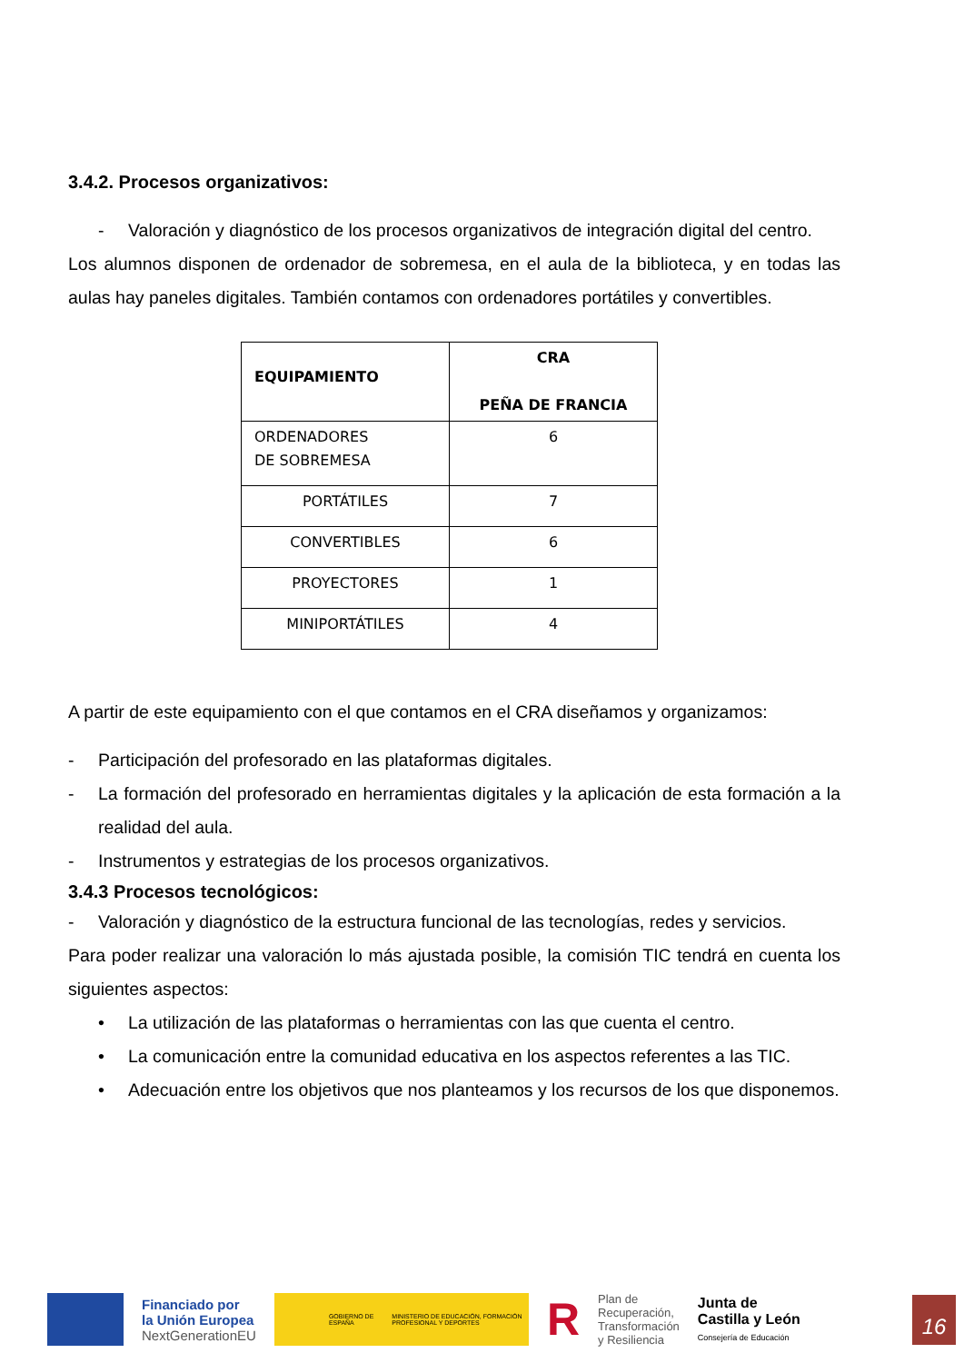3.4.2. Procesos organizativos:
- Valoración y diagnóstico de los procesos organizativos de integración digital del centro.
Los alumnos disponen de ordenador de sobremesa, en el aula de la biblioteca, y en todas las aulas hay paneles digitales. También contamos con ordenadores portátiles y convertibles.
| EQUIPAMIENTO | CRA PEÑA DE FRANCIA |
| --- | --- |
| ORDENADORES DE SOBREMESA | 6 |
| PORTÁTILES | 7 |
| CONVERTIBLES | 6 |
| PROYECTORES | 1 |
| MINIPORTÁTILES | 4 |
A partir de este equipamiento con el que contamos en el CRA diseñamos y organizamos:
- Participación del profesorado en las plataformas digitales.
- La formación del profesorado en herramientas digitales y la aplicación de esta formación a la realidad del aula.
- Instrumentos y estrategias de los procesos organizativos.
3.4.3 Procesos tecnológicos:
- Valoración y diagnóstico de la estructura funcional de las tecnologías, redes y servicios.
Para poder realizar una valoración lo más ajustada posible, la comisión TIC tendrá en cuenta los siguientes aspectos:
• La utilización de las plataformas o herramientas con las que cuenta el centro.
• La comunicación entre la comunidad educativa en los aspectos referentes a las TIC.
• Adecuación entre los objetivos que nos planteamos y los recursos de los que disponemos.
Financiado por
la Unión Europea
NextGenerationEU
GOBIERNO DE ESPAÑA MINISTERIO DE EDUCACIÓN, FORMACIÓN PROFESIONAL Y DEPORTES
R
Plan de
Recuperación,
Transformación
y Resiliencia
Junta de
Castilla y León
Consejería de Educación
16